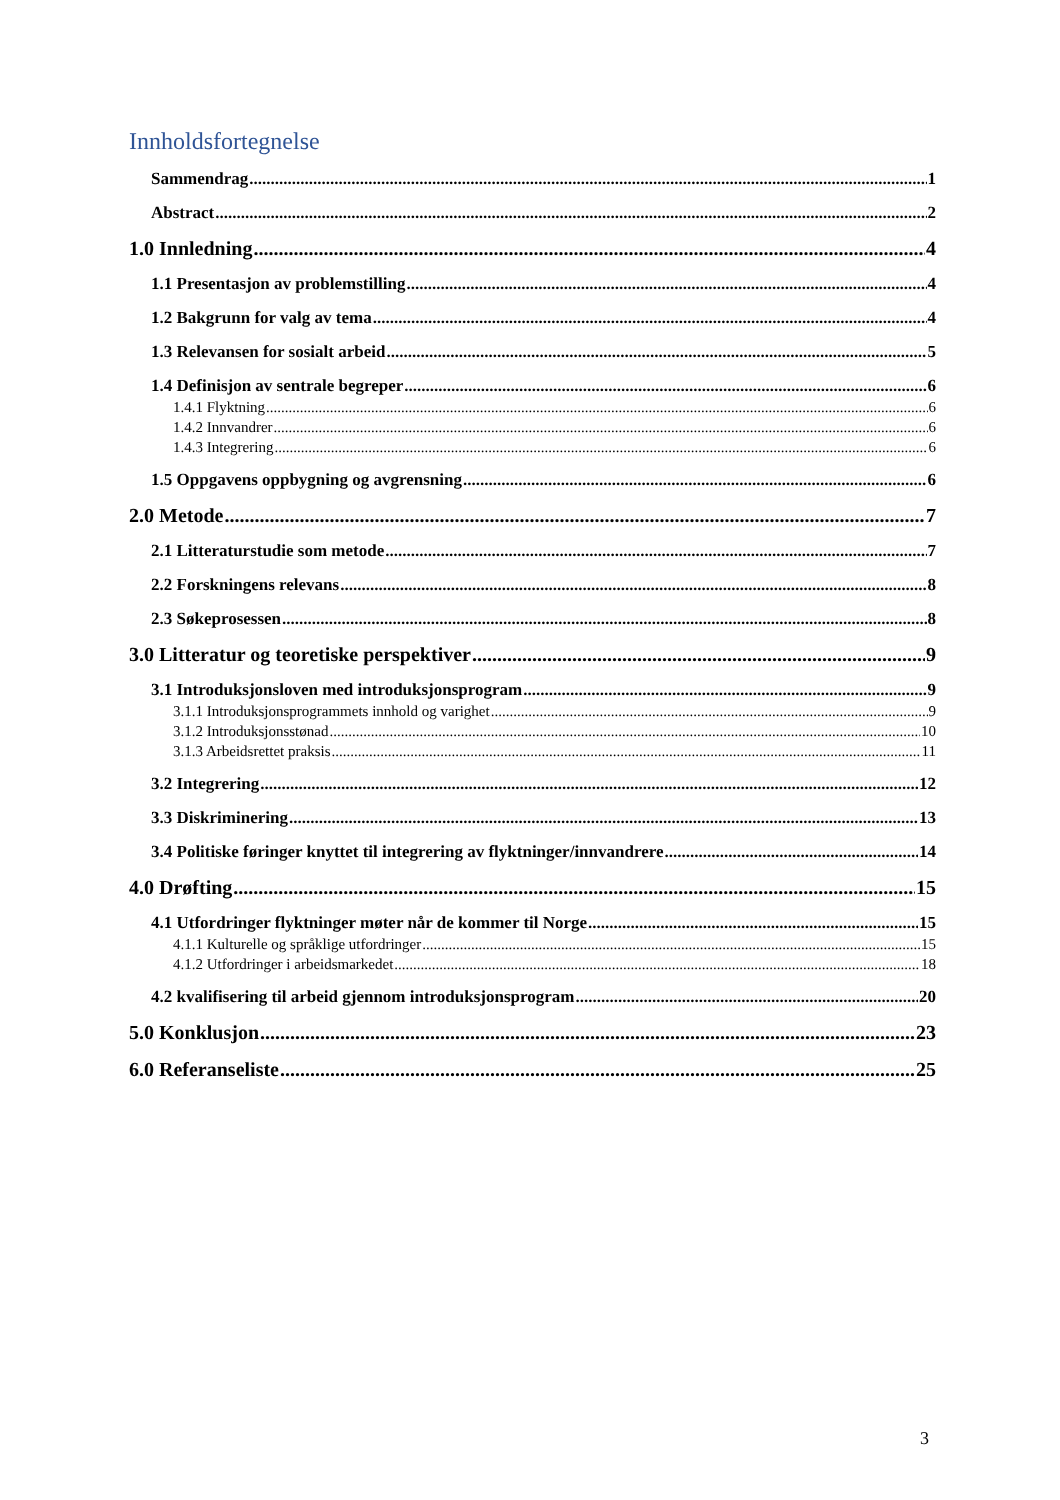Innholdsfortegnelse
Sammendrag 1
Abstract 2
1.0 Innledning 4
1.1 Presentasjon av problemstilling 4
1.2 Bakgrunn for valg av tema 4
1.3 Relevansen for sosialt arbeid 5
1.4 Definisjon av sentrale begreper 6
1.4.1 Flyktning 6
1.4.2 Innvandrer 6
1.4.3 Integrering 6
1.5 Oppgavens oppbygning og avgrensning 6
2.0 Metode 7
2.1 Litteraturstudie som metode 7
2.2 Forskningens relevans 8
2.3 Søkeprosessen 8
3.0 Litteratur og teoretiske perspektiver 9
3.1 Introduksjonsloven med introduksjonsprogram 9
3.1.1 Introduksjonsprogrammets innhold og varighet 9
3.1.2 Introduksjonsstønad 10
3.1.3 Arbeidsrettet praksis 11
3.2 Integrering 12
3.3 Diskriminering 13
3.4 Politiske føringer knyttet til integrering av flyktninger/innvandrere 14
4.0 Drøfting 15
4.1 Utfordringer flyktninger møter når de kommer til Norge 15
4.1.1 Kulturelle og språklige utfordringer 15
4.1.2 Utfordringer i arbeidsmarkedet 18
4.2 kvalifisering til arbeid gjennom introduksjonsprogram 20
5.0 Konklusjon 23
6.0 Referanseliste 25
3